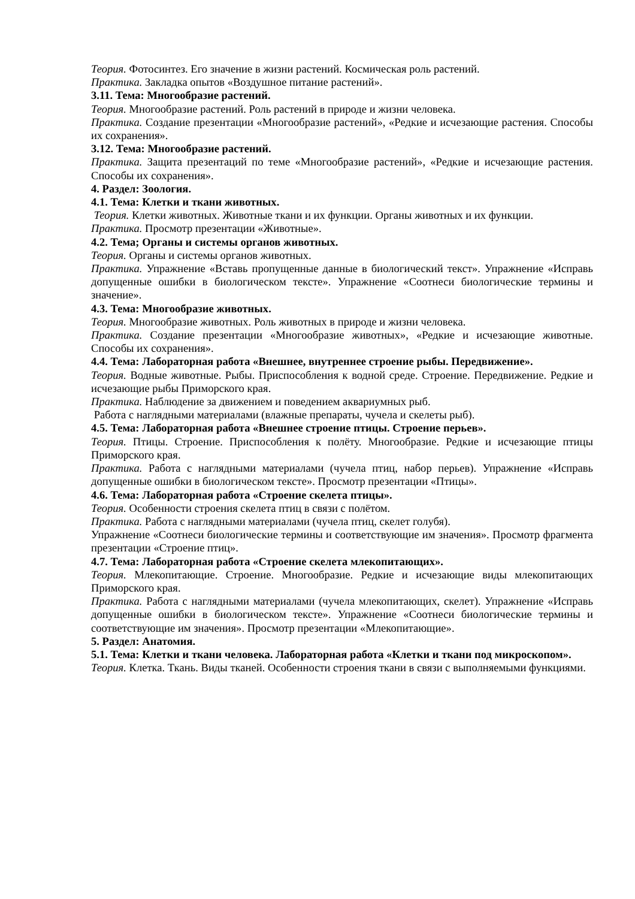Теория. Фотосинтез. Его значение в жизни растений. Космическая роль растений.
Практика. Закладка опытов «Воздушное питание растений».
3.11. Тема: Многообразие растений.
Теория. Многообразие растений. Роль растений в природе и жизни человека.
Практика. Создание презентации «Многообразие растений», «Редкие и исчезающие растения. Способы их сохранения».
3.12. Тема: Многообразие растений.
Практика. Защита презентаций по теме «Многообразие растений», «Редкие и исчезающие растения. Способы их сохранения».
4. Раздел: Зоология.
4.1. Тема: Клетки и ткани животных.
Теория. Клетки животных. Животные ткани и их функции. Органы животных и их функции.
Практика. Просмотр презентации «Животные».
4.2. Тема; Органы и системы органов животных.
Теория. Органы и системы органов животных.
Практика. Упражнение «Вставь пропущенные данные в биологический текст». Упражнение «Исправь допущенные ошибки в биологическом тексте». Упражнение «Соотнеси биологические термины и значение».
4.3. Тема: Многообразие животных.
Теория. Многообразие животных. Роль животных в природе и жизни человека.
Практика. Создание презентации «Многообразие животных», «Редкие и исчезающие животные. Способы их сохранения».
4.4. Тема: Лабораторная работа «Внешнее, внутреннее строение рыбы. Передвижение».
Теория. Водные животные. Рыбы. Приспособления к водной среде. Строение. Передвижение. Редкие и исчезающие рыбы Приморского края.
Практика. Наблюдение за движением и поведением аквариумных рыб.
Работа с наглядными материалами (влажные препараты, чучела и скелеты рыб).
4.5. Тема: Лабораторная работа «Внешнее строение птицы. Строение перьев».
Теория. Птицы. Строение. Приспособления к полёту. Многообразие. Редкие и исчезающие птицы Приморского края.
Практика. Работа с наглядными материалами (чучела птиц, набор перьев). Упражнение «Исправь допущенные ошибки в биологическом тексте». Просмотр презентации «Птицы».
4.6. Тема: Лабораторная работа «Строение скелета птицы».
Теория. Особенности строения скелета птиц в связи с полётом.
Практика. Работа с наглядными материалами (чучела птиц, скелет голубя).
Упражнение «Соотнеси биологические термины и соответствующие им значения». Просмотр фрагмента презентации «Строение птиц».
4.7. Тема: Лабораторная работа «Строение скелета млекопитающих».
Теория. Млекопитающие. Строение. Многообразие. Редкие и исчезающие виды млекопитающих Приморского края.
Практика. Работа с наглядными материалами (чучела млекопитающих, скелет). Упражнение «Исправь допущенные ошибки в биологическом тексте». Упражнение «Соотнеси биологические термины и соответствующие им значения». Просмотр презентации «Млекопитающие».
5. Раздел: Анатомия.
5.1. Тема: Клетки и ткани человека. Лабораторная работа «Клетки и ткани под микроскопом».
Теория. Клетка. Ткань. Виды тканей. Особенности строения ткани в связи с выполняемыми функциями.